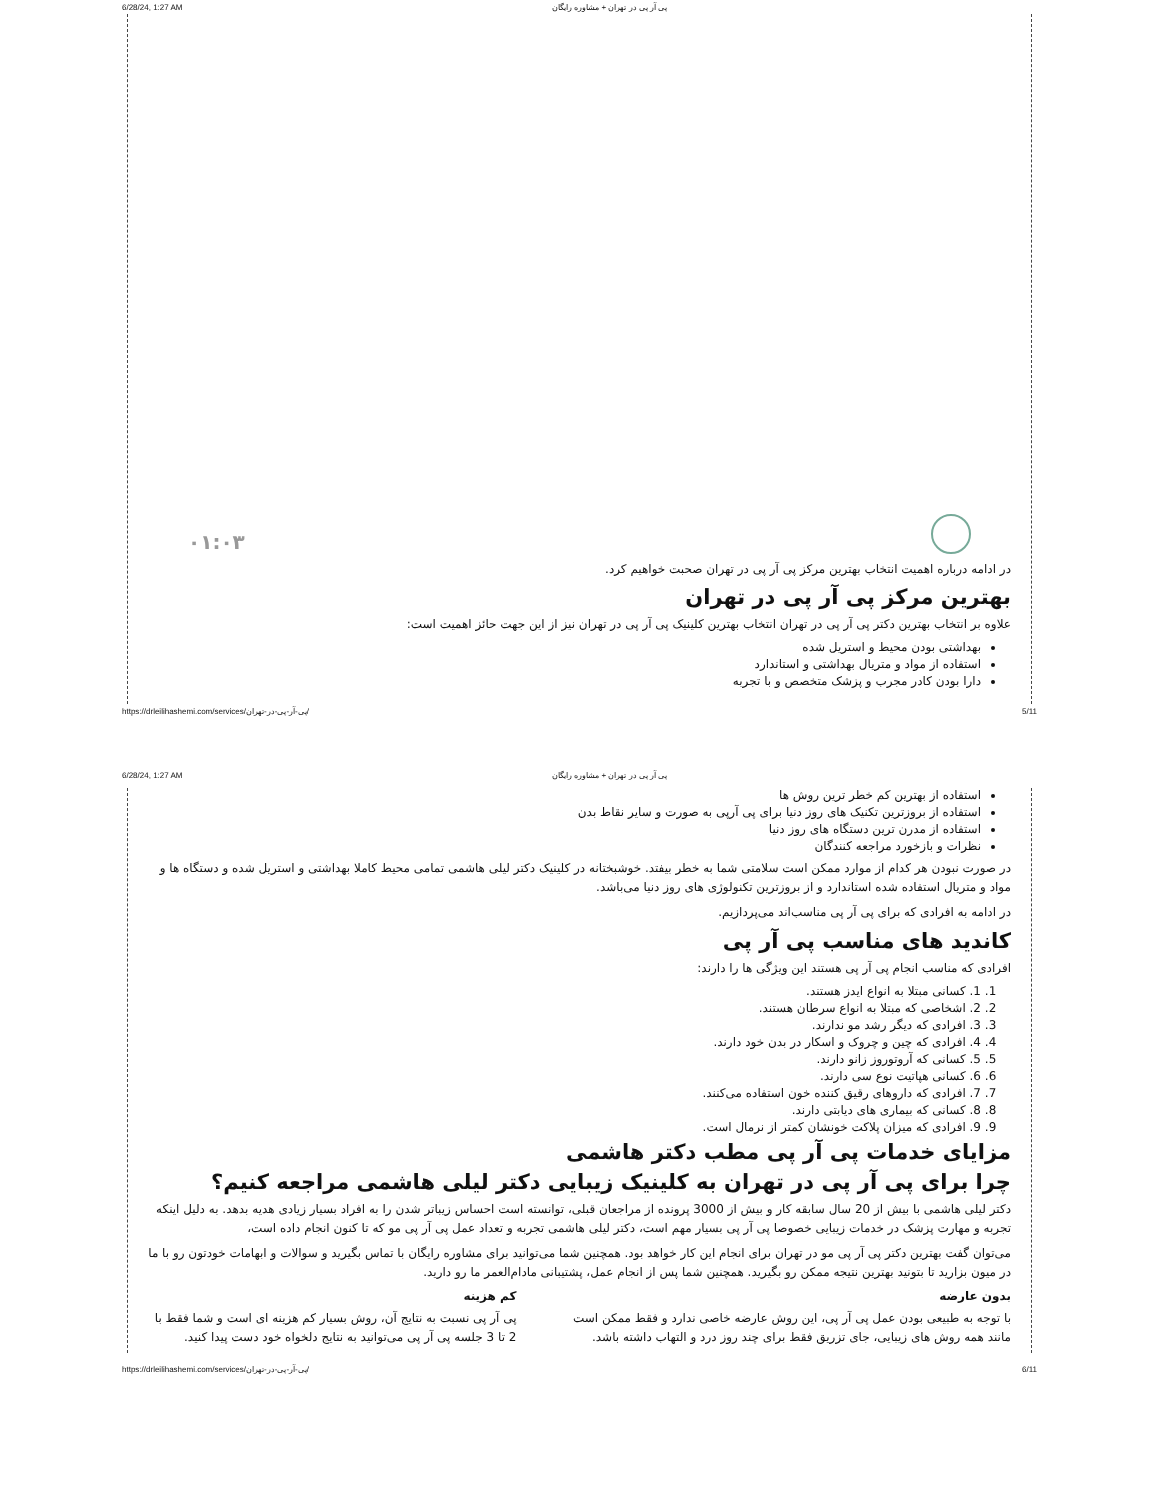6/28/24, 1:27 AM پی آر پی در تهران + مشاوره رایگان
۰۱:۰۳
در ادامه درباره اهمیت انتخاب بهترین مرکز پی آر پی در تهران صحبت خواهیم کرد.
بهترین مرکز پی آر پی در تهران
علاوه بر انتخاب بهترین دکتر پی آر پی در تهران انتخاب بهترین کلینیک پی آر پی در تهران نیز از این جهت حائز اهمیت است:
بهداشتی بودن محیط و استریل شده
استفاده از مواد و متریال بهداشتی و استاندارد
دارا بودن کادر مجرب و پزشک متخصص و با تجربه
https://drleilihashemi.com/services/پی-آر-پی-در-تهران/ 5/11
6/28/24, 1:27 AM پی آر پی در تهران + مشاوره رایگان
استفاده از بهترین کم خطر ترین روش ها
استفاده از بروزترین تکنیک های روز دنیا برای پی آرپی به صورت و سایر نقاط بدن
استفاده از مدرن ترین دستگاه های روز دنیا
نظرات و بازخورد مراجعه کنندگان
در صورت نبودن هر کدام از موارد ممکن است سلامتی شما به خطر بیفتد. خوشبختانه در کلینیک دکتر لیلی هاشمی تمامی محیط کاملا بهداشتی و استریل شده و دستگاه ها و مواد و متریال استفاده شده استاندارد و از بروزترین تکنولوژی های روز دنیا می‌باشد.
در ادامه به افرادی که برای پی آر پی مناسب‌اند می‌پردازیم.
کاندید های مناسب پی آر پی
افرادی که مناسب انجام پی آر پی هستند این ویژگی ها را دارند:
1. 1. کسانی مبتلا به انواع ایدز هستند.
2. 2. اشخاصی که مبتلا به انواع سرطان هستند.
3. 3. افرادی که دیگر رشد مو ندارند.
4. 4. افرادی که چین و چروک و اسکار در بدن خود دارند.
5. 5. کسانی که آروتوروز زانو دارند.
6. 6. کسانی هپاتیت نوع سی دارند.
7. 7. افرادی که داروهای رقیق کننده خون استفاده می‌کنند.
8. 8. کسانی که بیماری های دیابتی دارند.
9. 9. افرادی که میزان پلاکت خونشان کمتر از نرمال است.
مزایای خدمات پی آر پی مطب دکتر هاشمی
چرا برای پی آر پی در تهران به کلینیک زیبایی دکتر لیلی هاشمی مراجعه کنیم؟
دکتر لیلی هاشمی با بیش از 20 سال سابقه کار و بیش از 3000 پرونده از مراجعان قبلی، توانسته است احساس زیباتر شدن را به افراد بسیار زیادی هدیه بدهد. به دلیل اینکه تجربه و مهارت پزشک در خدمات زیبایی خصوصا پی آر پی بسیار مهم است، دکتر لیلی هاشمی تجربه و تعداد عمل پی آر پی مو که تا کنون انجام داده است،
می‌توان گفت بهترین دکتر پی آر پی مو در تهران برای انجام این کار خواهد بود. همچنین شما می‌توانید برای مشاوره رایگان با تماس بگیرید و سوالات و ابهامات خودتون رو با ما در میون بزارید تا بتونید بهترین نتیجه ممکن رو بگیرید. همچنین شما پس از انجام عمل، پشتیبانی مادام‌العمر ما رو دارید.
بدون عارضه
با توجه به طبیعی بودن عمل پی آر پی، این روش عارضه خاصی ندارد و فقط ممکن است مانند همه روش های زیبایی، جای تزریق فقط برای چند روز درد و التهاب داشته باشد.
کم هزینه
پی آر پی نسبت به نتایج آن، روش بسیار کم هزینه ای است و شما فقط با 2 تا 3 جلسه پی آر پی می‌توانید به نتایج دلخواه خود دست پیدا کنید.
https://drleilihashemi.com/services/پی-آر-پی-در-تهران/ 6/11